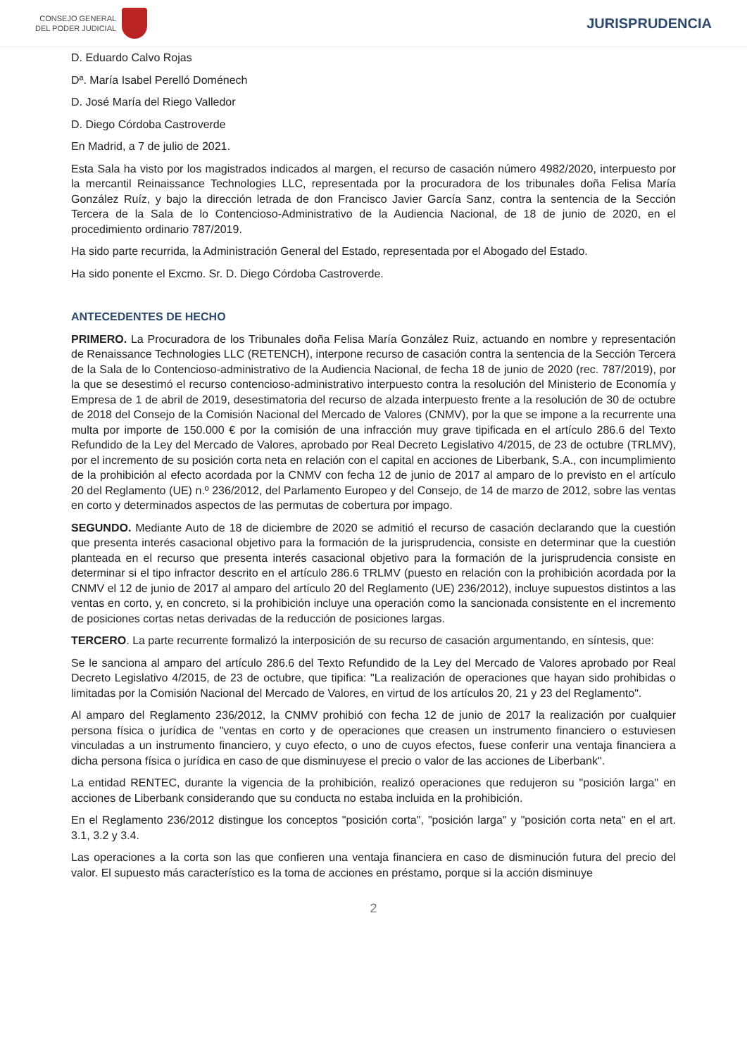CONSEJO GENERAL
DEL PODER JUDICIAL
JURISPRUDENCIA
D. Eduardo Calvo Rojas
Dª. María Isabel Perelló Doménech
D. José María del Riego Valledor
D. Diego Córdoba Castroverde
En Madrid, a 7 de julio de 2021.
Esta Sala ha visto por los magistrados indicados al margen, el recurso de casación número 4982/2020, interpuesto por la mercantil Reinaissance Technologies LLC, representada por la procuradora de los tribunales doña Felisa María González Ruíz, y bajo la dirección letrada de don Francisco Javier García Sanz, contra la sentencia de la Sección Tercera de la Sala de lo Contencioso-Administrativo de la Audiencia Nacional, de 18 de junio de 2020, en el procedimiento ordinario 787/2019.
Ha sido parte recurrida, la Administración General del Estado, representada por el Abogado del Estado.
Ha sido ponente el Excmo. Sr. D. Diego Córdoba Castroverde.
ANTECEDENTES DE HECHO
PRIMERO. La Procuradora de los Tribunales doña Felisa María González Ruiz, actuando en nombre y representación de Renaissance Technologies LLC (RETENCH), interpone recurso de casación contra la sentencia de la Sección Tercera de la Sala de lo Contencioso-administrativo de la Audiencia Nacional, de fecha 18 de junio de 2020 (rec. 787/2019), por la que se desestimó el recurso contencioso-administrativo interpuesto contra la resolución del Ministerio de Economía y Empresa de 1 de abril de 2019, desestimatoria del recurso de alzada interpuesto frente a la resolución de 30 de octubre de 2018 del Consejo de la Comisión Nacional del Mercado de Valores (CNMV), por la que se impone a la recurrente una multa por importe de 150.000 € por la comisión de una infracción muy grave tipificada en el artículo 286.6 del Texto Refundido de la Ley del Mercado de Valores, aprobado por Real Decreto Legislativo 4/2015, de 23 de octubre (TRLMV), por el incremento de su posición corta neta en relación con el capital en acciones de Liberbank, S.A., con incumplimiento de la prohibición al efecto acordada por la CNMV con fecha 12 de junio de 2017 al amparo de lo previsto en el artículo 20 del Reglamento (UE) n.º 236/2012, del Parlamento Europeo y del Consejo, de 14 de marzo de 2012, sobre las ventas en corto y determinados aspectos de las permutas de cobertura por impago.
SEGUNDO. Mediante Auto de 18 de diciembre de 2020 se admitió el recurso de casación declarando que la cuestión que presenta interés casacional objetivo para la formación de la jurisprudencia, consiste en determinar que la cuestión planteada en el recurso que presenta interés casacional objetivo para la formación de la jurisprudencia consiste en determinar si el tipo infractor descrito en el artículo 286.6 TRLMV (puesto en relación con la prohibición acordada por la CNMV el 12 de junio de 2017 al amparo del artículo 20 del Reglamento (UE) 236/2012), incluye supuestos distintos a las ventas en corto, y, en concreto, si la prohibición incluye una operación como la sancionada consistente en el incremento de posiciones cortas netas derivadas de la reducción de posiciones largas.
TERCERO. La parte recurrente formalizó la interposición de su recurso de casación argumentando, en síntesis, que:
Se le sanciona al amparo del artículo 286.6 del Texto Refundido de la Ley del Mercado de Valores aprobado por Real Decreto Legislativo 4/2015, de 23 de octubre, que tipifica: "La realización de operaciones que hayan sido prohibidas o limitadas por la Comisión Nacional del Mercado de Valores, en virtud de los artículos 20, 21 y 23 del Reglamento".
Al amparo del Reglamento 236/2012, la CNMV prohibió con fecha 12 de junio de 2017 la realización por cualquier persona física o jurídica de "ventas en corto y de operaciones que creasen un instrumento financiero o estuviesen vinculadas a un instrumento financiero, y cuyo efecto, o uno de cuyos efectos, fuese conferir una ventaja financiera a dicha persona física o jurídica en caso de que disminuyese el precio o valor de las acciones de Liberbank".
La entidad RENTEC, durante la vigencia de la prohibición, realizó operaciones que redujeron su "posición larga" en acciones de Liberbank considerando que su conducta no estaba incluida en la prohibición.
En el Reglamento 236/2012 distingue los conceptos "posición corta", "posición larga" y "posición corta neta" en el art. 3.1, 3.2 y 3.4.
Las operaciones a la corta son las que confieren una ventaja financiera en caso de disminución futura del precio del valor. El supuesto más característico es la toma de acciones en préstamo, porque si la acción disminuye
2